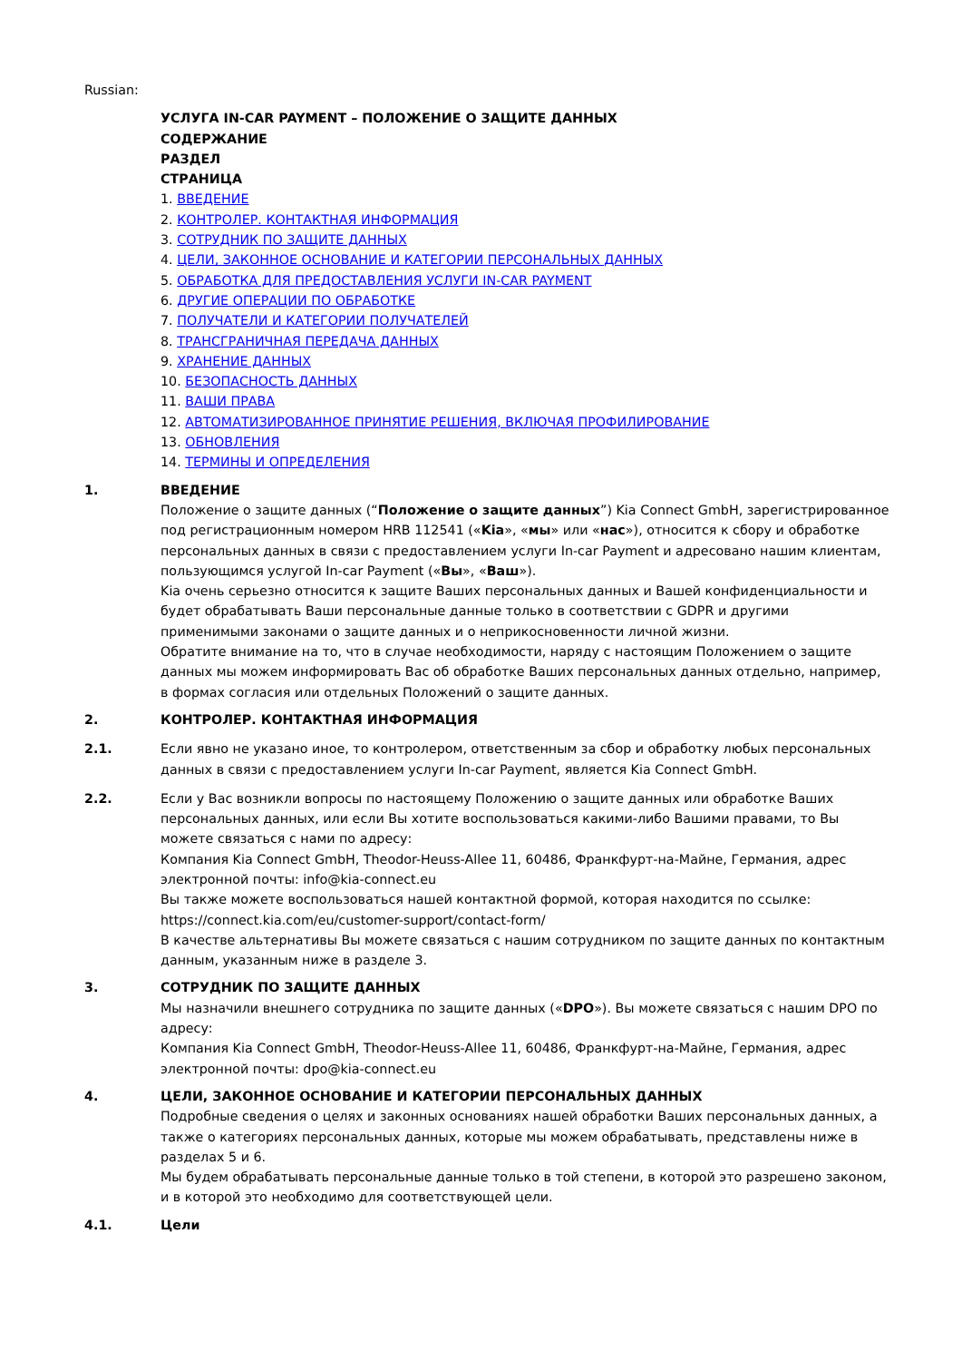Russian:
УСЛУГА IN-CAR PAYMENT – ПОЛОЖЕНИЕ О ЗАЩИТЕ ДАННЫХ
СОДЕРЖАНИЕ
РАЗДЕЛ
СТРАНИЦА
1. ВВЕДЕНИЕ
2. КОНТРОЛЕР. КОНТАКТНАЯ ИНФОРМАЦИЯ
3. СОТРУДНИК ПО ЗАЩИТЕ ДАННЫХ
4. ЦЕЛИ, ЗАКОННОЕ ОСНОВАНИЕ И КАТЕГОРИИ ПЕРСОНАЛЬНЫХ ДАННЫХ
5. ОБРАБОТКА ДЛЯ ПРЕДОСТАВЛЕНИЯ УСЛУГИ IN-CAR PAYMENT
6. ДРУГИЕ ОПЕРАЦИИ ПО ОБРАБОТКЕ
7. ПОЛУЧАТЕЛИ И КАТЕГОРИИ ПОЛУЧАТЕЛЕЙ
8. ТРАНСГРАНИЧНАЯ ПЕРЕДАЧА ДАННЫХ
9. ХРАНЕНИЕ ДАННЫХ
10. БЕЗОПАСНОСТЬ ДАННЫХ
11. ВАШИ ПРАВА
12. АВТОМАТИЗИРОВАННОЕ ПРИНЯТИЕ РЕШЕНИЯ, ВКЛЮЧАЯ ПРОФИЛИРОВАНИЕ
13. ОБНОВЛЕНИЯ
14. ТЕРМИНЫ И ОПРЕДЕЛЕНИЯ
1. ВВЕДЕНИЕ
Положение о защите данных (“Положение о защите данных”) Kia Connect GmbH, зарегистрированное под регистрационным номером HRB 112541 («Kia», «мы» или «нас»), относится к сбору и обработке персональных данных в связи с предоставлением услуги In-car Payment и адресовано нашим клиентам, пользующимся услугой In-car Payment («Вы», «Ваш»).
Kia очень серьезно относится к защите Ваших персональных данных и Вашей конфиденциальности и будет обрабатывать Ваши персональные данные только в соответствии с GDPR и другими применимыми законами о защите данных и о неприкосновенности личной жизни.
Обратите внимание на то, что в случае необходимости, наряду с настоящим Положением о защите данных мы можем информировать Вас об обработке Ваших персональных данных отдельно, например, в формах согласия или отдельных Положений о защите данных.
2. КОНТРОЛЕР. КОНТАКТНАЯ ИНФОРМАЦИЯ
2.1. Если явно не указано иное, то контролером, ответственным за сбор и обработку любых персональных данных в связи с предоставлением услуги In-car Payment, является Kia Connect GmbH.
2.2. Если у Вас возникли вопросы по настоящему Положению о защите данных или обработке Ваших персональных данных, или если Вы хотите воспользоваться какими-либо Вашими правами, то Вы можете связаться с нами по адресу:
Компания Kia Connect GmbH, Theodor-Heuss-Allee 11, 60486, Франкфурт-на-Майне, Германия, адрес электронной почты: info@kia-connect.eu
Вы также можете воспользоваться нашей контактной формой, которая находится по ссылке: https://connect.kia.com/eu/customer-support/contact-form/
В качестве альтернативы Вы можете связаться с нашим сотрудником по защите данных по контактным данным, указанным ниже в разделе 3.
3. СОТРУДНИК ПО ЗАЩИТЕ ДАННЫХ
Мы назначили внешнего сотрудника по защите данных («DPO»). Вы можете связаться с нашим DPO по адресу:
Компания Kia Connect GmbH, Theodor-Heuss-Allee 11, 60486, Франкфурт-на-Майне, Германия, адрес электронной почты: dpo@kia-connect.eu
4. ЦЕЛИ, ЗАКОННОЕ ОСНОВАНИЕ И КАТЕГОРИИ ПЕРСОНАЛЬНЫХ ДАННЫХ
Подробные сведения о целях и законных основаниях нашей обработки Ваших персональных данных, а также о категориях персональных данных, которые мы можем обрабатывать, представлены ниже в разделах 5 и 6.
Мы будем обрабатывать персональные данные только в той степени, в которой это разрешено законом, и в которой это необходимо для соответствующей цели.
4.1. Цели